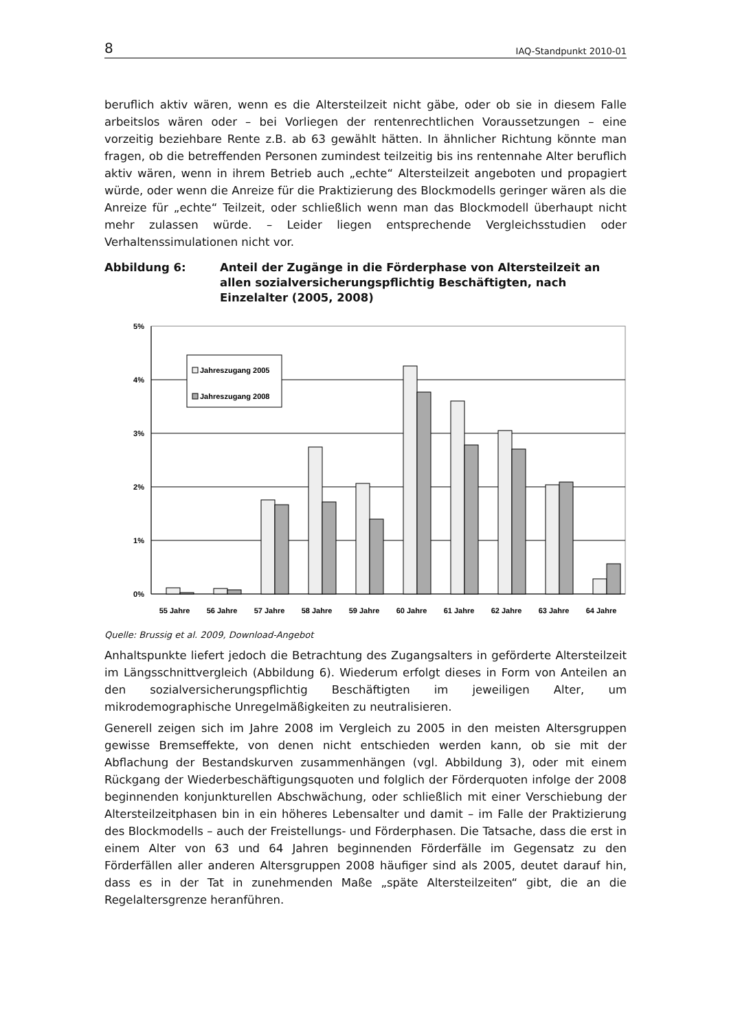8 IAQ-Standpunkt 2010-01
beruflich aktiv wären, wenn es die Altersteilzeit nicht gäbe, oder ob sie in diesem Falle arbeitslos wären oder – bei Vorliegen der rentenrechtlichen Voraussetzungen – eine vorzeitig beziehbare Rente z.B. ab 63 gewählt hätten. In ähnlicher Richtung könnte man fragen, ob die betreffenden Personen zumindest teilzeitig bis ins rentennahe Alter beruflich aktiv wären, wenn in ihrem Betrieb auch „echte“ Altersteilzeit angeboten und propagiert würde, oder wenn die Anreize für die Praktizierung des Blockmodells geringer wären als die Anreize für „echte“ Teilzeit, oder schließlich wenn man das Blockmodell überhaupt nicht mehr zulassen würde. – Leider liegen entsprechende Vergleichsstudien oder Verhaltenssimulationen nicht vor.
Abbildung 6: Anteil der Zugänge in die Förderphase von Altersteilzeit an allen sozialversicherungspflichtig Beschäftigten, nach Einzelalter (2005, 2008)
5%
4%
3%
2%
1%
0%
Jahreszugang 2005
Jahreszugang 2008
55 Jahre
56 Jahre
57 Jahre
58 Jahre
59 Jahre
60 Jahre
61 Jahre
62 Jahre
63 Jahre
64 Jahre
Quelle: Brussig et al. 2009, Download-Angebot
Anhaltspunkte liefert jedoch die Betrachtung des Zugangsalters in geförderte Altersteilzeit im Längsschnittvergleich (Abbildung 6). Wiederum erfolgt dieses in Form von Anteilen an den sozialversicherungspflichtig Beschäftigten im jeweiligen Alter, um mikrodemographische Unregelmäßigkeiten zu neutralisieren.
Generell zeigen sich im Jahre 2008 im Vergleich zu 2005 in den meisten Altersgruppen gewisse Bremseffekte, von denen nicht entschieden werden kann, ob sie mit der Abflachung der Bestandskurven zusammenhängen (vgl. Abbildung 3), oder mit einem Rückgang der Wiederbeschäftigungsquoten und folglich der Förderquoten infolge der 2008 beginnenden konjunkturellen Abschwächung, oder schließlich mit einer Verschiebung der Altersteilzeitphasen bin in ein höheres Lebensalter und damit – im Falle der Praktizierung des Blockmodells – auch der Freistellungs- und Förderphasen. Die Tatsache, dass die erst in einem Alter von 63 und 64 Jahren beginnenden Förderfälle im Gegensatz zu den Förderfällen aller anderen Altersgruppen 2008 häufiger sind als 2005, deutet darauf hin, dass es in der Tat in zunehmenden Maße „späte Altersteilzeiten“ gibt, die an die Regelaltersgrenze heranführen.